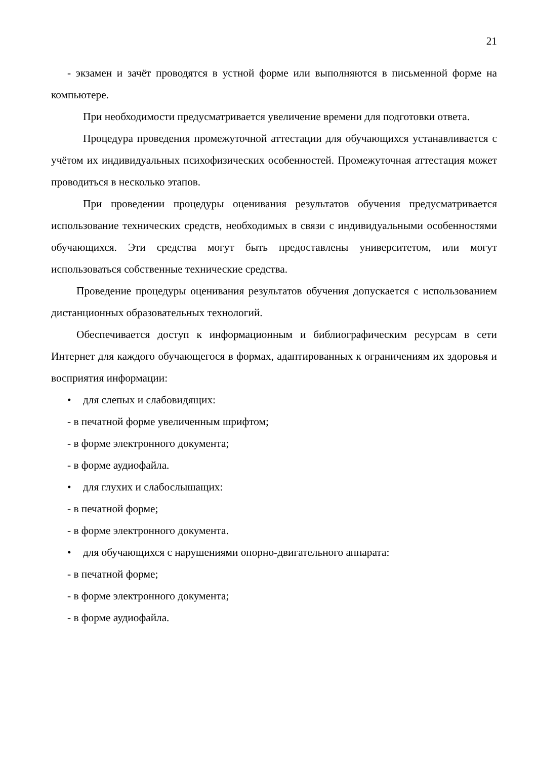21
- экзамен и зачёт проводятся в устной форме или выполняются в письменной форме на компьютере.
При необходимости предусматривается увеличение времени для подготовки ответа.
Процедура проведения промежуточной аттестации для обучающихся устанавливается с учётом их индивидуальных психофизических особенностей. Промежуточная аттестация может проводиться в несколько этапов.
При проведении процедуры оценивания результатов обучения предусматривается использование технических средств, необходимых в связи с индивидуальными особенностями обучающихся. Эти средства могут быть предоставлены университетом, или могут использоваться собственные технические средства.
Проведение процедуры оценивания результатов обучения допускается с использованием дистанционных образовательных технологий.
Обеспечивается доступ к информационным и библиографическим ресурсам в сети Интернет для каждого обучающегося в формах, адаптированных к ограничениям их здоровья и восприятия информации:
• для слепых и слабовидящих:
- в печатной форме увеличенным шрифтом;
- в форме электронного документа;
- в форме аудиофайла.
• для глухих и слабослышащих:
- в печатной форме;
- в форме электронного документа.
• для обучающихся с нарушениями опорно-двигательного аппарата:
- в печатной форме;
- в форме электронного документа;
- в форме аудиофайла.